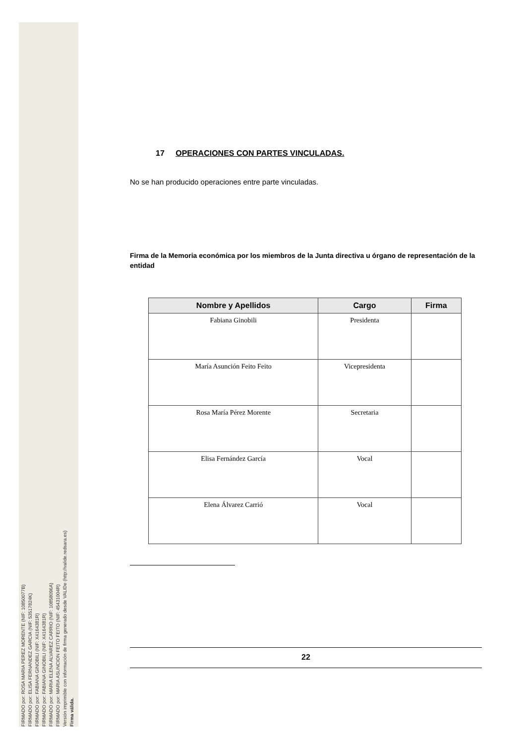FIRMADO por: ROSA MARIA PEREZ MORENTE (NIF: 10850077B)
FIRMADO por: ELISA FERNANDEZ GARCIA (NIF: 53517824K)
FIRMADO por: FABIANA GINOBILI (NIF: X4164381R)
FIRMADO por: FABIANA GINOBILI (NIF: X4164381R)
FIRMADO por: MARIA ELENA ALVAREZ CARRIO (NIF: 10858096A)
FIRMADO por: MARIA ASUNCION FEITO FEITO (NIF: 45431004R)
Versión imprimible con información de firma generado desde VALIDe (http://valide.redsara.es)
Firma válida.
17 OPERACIONES CON PARTES VINCULADAS.
No se han producido operaciones entre parte vinculadas.
Firma de la Memoria económica por los miembros de la Junta directiva u órgano de representación de la entidad
| Nombre y Apellidos | Cargo | Firma |
| --- | --- | --- |
| Fabiana Ginobili | Presidenta | |
| María Asunción Feito Feito | Vicepresidenta | |
| Rosa María Pérez Morente | Secretaria | |
| Elisa Fernández García | Vocal | |
| Elena Álvarez Carrió | Vocal | |
22